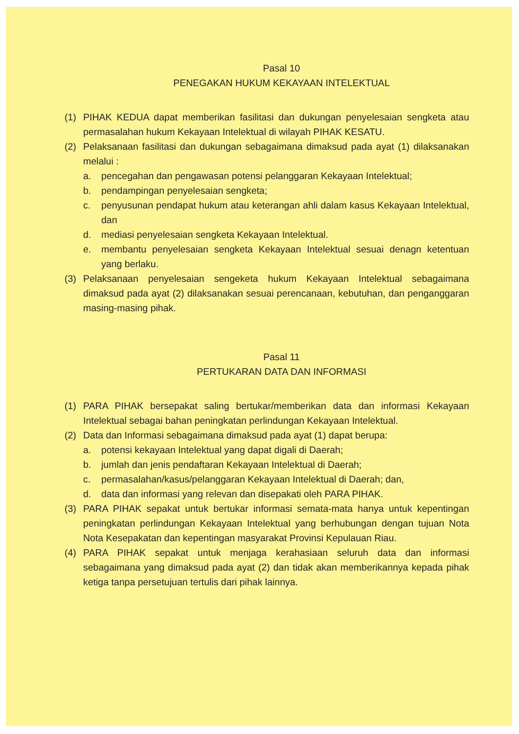Pasal 10
PENEGAKAN HUKUM KEKAYAAN INTELEKTUAL
(1) PIHAK KEDUA dapat memberikan fasilitasi dan dukungan penyelesaian sengketa atau permasalahan hukum Kekayaan Intelektual di wilayah PIHAK KESATU.
(2) Pelaksanaan fasilitasi dan dukungan sebagaimana dimaksud pada ayat (1) dilaksanakan melalui :
a. pencegahan dan pengawasan potensi pelanggaran Kekayaan Intelektual;
b. pendampingan penyelesaian sengketa;
c. penyusunan pendapat hukum atau keterangan ahli dalam kasus Kekayaan Intelektual, dan
d. mediasi penyelesaian sengketa Kekayaan Intelektual.
e. membantu penyelesaian sengketa Kekayaan Intelektual sesuai denagn ketentuan yang berlaku.
(3) Pelaksanaan penyelesaian sengeketa hukum Kekayaan Intelektual sebagaimana dimaksud pada ayat (2) dilaksanakan sesuai perencanaan, kebutuhan, dan penganggaran masing-masing pihak.
Pasal 11
PERTUKARAN DATA DAN INFORMASI
(1) PARA PIHAK bersepakat saling bertukar/memberikan data dan informasi Kekayaan Intelektual sebagai bahan peningkatan perlindungan Kekayaan Intelektual.
(2) Data dan Informasi sebagaimana dimaksud pada ayat (1) dapat berupa:
a. potensi kekayaan Intelektual yang dapat digali di Daerah;
b. jumlah dan jenis pendaftaran Kekayaan Intelektual di Daerah;
c. permasalahan/kasus/pelanggaran Kekayaan Intelektual di Daerah; dan,
d. data dan informasi yang relevan dan disepakati oleh PARA PIHAK.
(3) PARA PIHAK sepakat untuk bertukar informasi semata-mata hanya untuk kepentingan peningkatan perlindungan Kekayaan Intelektual yang berhubungan dengan tujuan Nota Nota Kesepakatan dan kepentingan masyarakat Provinsi Kepulauan Riau.
(4) PARA PIHAK sepakat untuk menjaga kerahasiaan seluruh data dan informasi sebagaimana yang dimaksud pada ayat (2) dan tidak akan memberikannya kepada pihak ketiga tanpa persetujuan tertulis dari pihak lainnya.